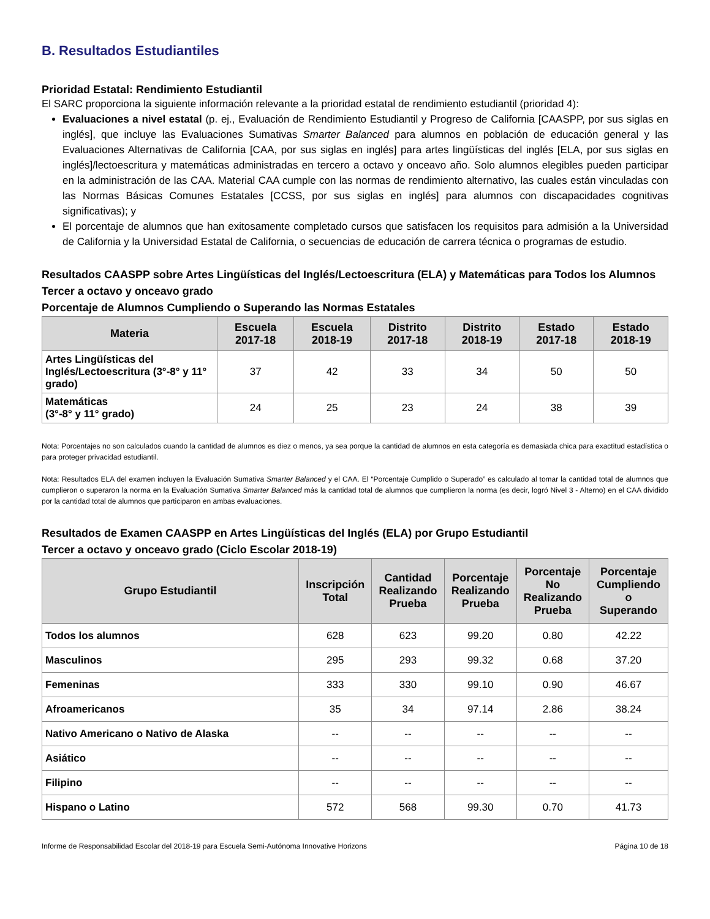B. Resultados Estudiantiles
Prioridad Estatal: Rendimiento Estudiantil
El SARC proporciona la siguiente información relevante a la prioridad estatal de rendimiento estudiantil (prioridad 4):
Evaluaciones a nivel estatal (p. ej., Evaluación de Rendimiento Estudiantil y Progreso de California [CAASPP, por sus siglas en inglés], que incluye las Evaluaciones Sumativas Smarter Balanced para alumnos en población de educación general y las Evaluaciones Alternativas de California [CAA, por sus siglas en inglés] para artes lingüísticas del inglés [ELA, por sus siglas en inglés]/lectoescritura y matemáticas administradas en tercero a octavo y onceavo año. Solo alumnos elegibles pueden participar en la administración de las CAA. Material CAA cumple con las normas de rendimiento alternativo, las cuales están vinculadas con las Normas Básicas Comunes Estatales [CCSS, por sus siglas en inglés] para alumnos con discapacidades cognitivas significativas); y
El porcentaje de alumnos que han exitosamente completado cursos que satisfacen los requisitos para admisión a la Universidad de California y la Universidad Estatal de California, o secuencias de educación de carrera técnica o programas de estudio.
Resultados CAASPP sobre Artes Lingüísticas del Inglés/Lectoescritura (ELA) y Matemáticas para Todos los Alumnos
Tercer a octavo y onceavo grado
Porcentaje de Alumnos Cumpliendo o Superando las Normas Estatales
| Materia | Escuela 2017-18 | Escuela 2018-19 | Distrito 2017-18 | Distrito 2018-19 | Estado 2017-18 | Estado 2018-19 |
| --- | --- | --- | --- | --- | --- | --- |
| Artes Lingüísticas del Inglés/Lectoescritura (3°-8° y 11° grado) | 37 | 42 | 33 | 34 | 50 | 50 |
| Matemáticas (3°-8° y 11° grado) | 24 | 25 | 23 | 24 | 38 | 39 |
Nota: Porcentajes no son calculados cuando la cantidad de alumnos es diez o menos, ya sea porque la cantidad de alumnos en esta categoría es demasiada chica para exactitud estadística o para proteger privacidad estudiantil.
Nota: Resultados ELA del examen incluyen la Evaluación Sumativa Smarter Balanced y el CAA. El “Porcentaje Cumplido o Superado” es calculado al tomar la cantidad total de alumnos que cumplieron o superaron la norma en la Evaluación Sumativa Smarter Balanced más la cantidad total de alumnos que cumplieron la norma (es decir, logró Nivel 3 - Alterno) en el CAA dividido por la cantidad total de alumnos que participaron en ambas evaluaciones.
Resultados de Examen CAASPP en Artes Lingüísticas del Inglés (ELA) por Grupo Estudiantil
Tercer a octavo y onceavo grado (Ciclo Escolar 2018-19)
| Grupo Estudiantil | Inscripción Total | Cantidad Realizando Prueba | Porcentaje Realizando Prueba | Porcentaje No Realizando Prueba | Porcentaje Cumpliendo o Superando |
| --- | --- | --- | --- | --- | --- |
| Todos los alumnos | 628 | 623 | 99.20 | 0.80 | 42.22 |
| Masculinos | 295 | 293 | 99.32 | 0.68 | 37.20 |
| Femeninas | 333 | 330 | 99.10 | 0.90 | 46.67 |
| Afroamericanos | 35 | 34 | 97.14 | 2.86 | 38.24 |
| Nativo Americano o Nativo de Alaska | -- | -- | -- | -- | -- |
| Asiático | -- | -- | -- | -- | -- |
| Filipino | -- | -- | -- | -- | -- |
| Hispano o Latino | 572 | 568 | 99.30 | 0.70 | 41.73 |
Informe de Responsabilidad Escolar del 2018-19 para Escuela Semi-Autónoma Innovative Horizons Página 10 de 18